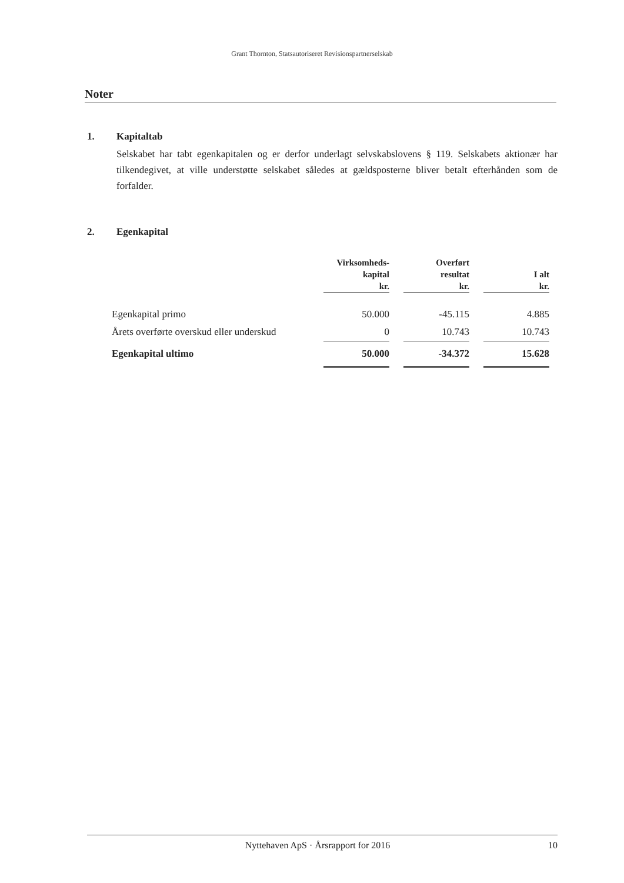Grant Thornton, Statsautoriseret Revisionspartnerselskab
Noter
1. Kapitaltab
Selskabet har tabt egenkapitalen og er derfor underlagt selvskabslovens § 119. Selskabets aktionær har tilkendegivet, at ville understøtte selskabet således at gældsposterne bliver betalt efterhånden som de forfalder.
2. Egenkapital
| | Virksomheds- kapital kr. | | Overført resultat kr. | | I alt kr. |
| --- | --- | --- | --- | --- | --- |
| Egenkapital primo | 50.000 | | -45.115 | | 4.885 |
| Årets overførte overskud eller underskud | 0 | | 10.743 | | 10.743 |
| Egenkapital ultimo | 50.000 | | -34.372 | | 15.628 |
Nyttehaven ApS · Årsrapport for 2016 10